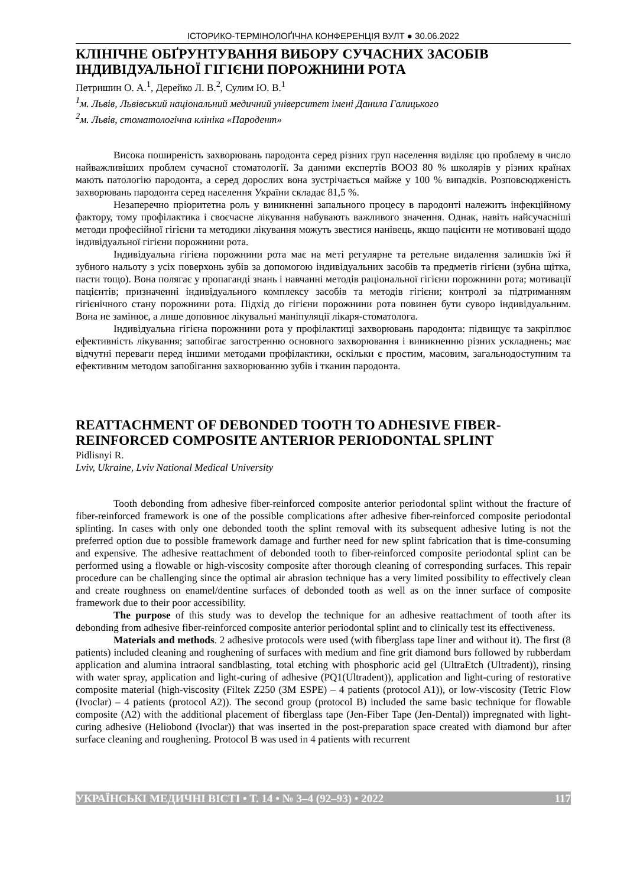ІСТОРИКО-ТЕРМІНОЛОҐІЧНА КОНФЕРЕНЦІЯ ВУЛТ ● 30.06.2022
КЛІНІЧНЕ ОБҐРУНТУВАННЯ ВИБОРУ СУЧАСНИХ ЗАСОБІВ ІНДИВІДУАЛЬНОЇ ГІГІЄНИ ПОРОЖНИНИ РОТА
Петришин О. А.<sup>1</sup>, Дерейко Л. В.<sup>2</sup>, Сулим Ю. В.<sup>1</sup>
<sup>1</sup> м. Львів, Львівський національний медичний університет імені Данила Галицького
<sup>2</sup> м. Львів, стоматологічна клініка «Пародент»
Висока поширеність захворювань пародонта серед різних груп населення виділяє цю проблему в число найважливіших проблем сучасної стоматології. За даними експертів ВООЗ 80 % школярів у різних країнах мають патологію пародонта, а серед дорослих вона зустрічається майже у 100 % випадків. Розповсюдженість захворювань пародонта серед населення України складає 81,5 %.
Незаперечно пріоритетна роль у виникненні запального процесу в пародонті належить інфекційному фактору, тому профілактика і своєчасне лікування набувають важливого значення. Однак, навіть найсучасніші методи професійної гігієни та методики лікування можуть звестися нанівець, якщо пацієнти не мотивовані щодо індивідуальної гігієни порожнини рота.
Індивідуальна гігієна порожнини рота має на меті регулярне та ретельне видалення залишків їжі й зубного нальоту з усіх поверхонь зубів за допомогою індивідуальних засобів та предметів гігієни (зубна щітка, пасти тощо). Вона полягає у пропаганді знань і навчанні методів раціональної гігієни порожнини рота; мотивації пацієнтів; призначенні індивідуального комплексу засобів та методів гігієни; контролі за підтриманням гігієнічного стану порожнини рота. Підхід до гігієни порожнини рота повинен бути суворо індивідуальним. Вона не замінює, а лише доповнює лікувальні маніпуляції лікаря-стоматолога.
Індивідуальна гігієна порожнини рота у профілактиці захворювань пародонта: підвищує та закріплює ефективність лікування; запобігає загостренню основного захворювання і виникненню різних ускладнень; має відчутні переваги перед іншими методами профілактики, оскільки є простим, масовим, загальнодоступним та ефективним методом запобігання захворюванню зубів і тканин пародонта.
REATTACHMENT OF DEBONDED TOOTH TO ADHESIVE FIBER-REINFORCED COMPOSITE ANTERIOR PERIODONTAL SPLINT
Pidlisnyi R.
Lviv, Ukraine, Lviv National Medical University
Tooth debonding from adhesive fiber-reinforced composite anterior periodontal splint without the fracture of fiber-reinforced framework is one of the possible complications after adhesive fiber-reinforced composite periodontal splinting. In cases with only one debonded tooth the splint removal with its subsequent adhesive luting is not the preferred option due to possible framework damage and further need for new splint fabrication that is time-consuming and expensive. The adhesive reattachment of debonded tooth to fiber-reinforced composite periodontal splint can be performed using a flowable or high-viscosity composite after thorough cleaning of corresponding surfaces. This repair procedure can be challenging since the optimal air abrasion technique has a very limited possibility to effectively clean and create roughness on enamel/dentine surfaces of debonded tooth as well as on the inner surface of composite framework due to their poor accessibility.
The purpose of this study was to develop the technique for an adhesive reattachment of tooth after its debonding from adhesive fiber-reinforced composite anterior periodontal splint and to clinically test its effectiveness.
Materials and methods. 2 adhesive protocols were used (with fiberglass tape liner and without it). The first (8 patients) included cleaning and roughening of surfaces with medium and fine grit diamond burs followed by rubberdam application and alumina intraoral sandblasting, total etching with phosphoric acid gel (UltraEtch (Ultradent)), rinsing with water spray, application and light-curing of adhesive (PQ1(Ultradent)), application and light-curing of restorative composite material (high-viscosity (Filtek Z250 (3M ESPE) – 4 patients (protocol A1)), or low-viscosity (Tetric Flow (Ivoclar) – 4 patients (protocol A2)). The second group (protocol B) included the same basic technique for flowable composite (A2) with the additional placement of fiberglass tape (Jen-Fiber Tape (Jen-Dental)) impregnated with light-curing adhesive (Heliobond (Ivoclar)) that was inserted in the post-preparation space created with diamond bur after surface cleaning and roughening. Protocol B was used in 4 patients with recurrent
УКРАЇНСЬКІ МЕДИЧНІ ВІСТІ • Т. 14 • № 3–4 (92–93) • 2022 117